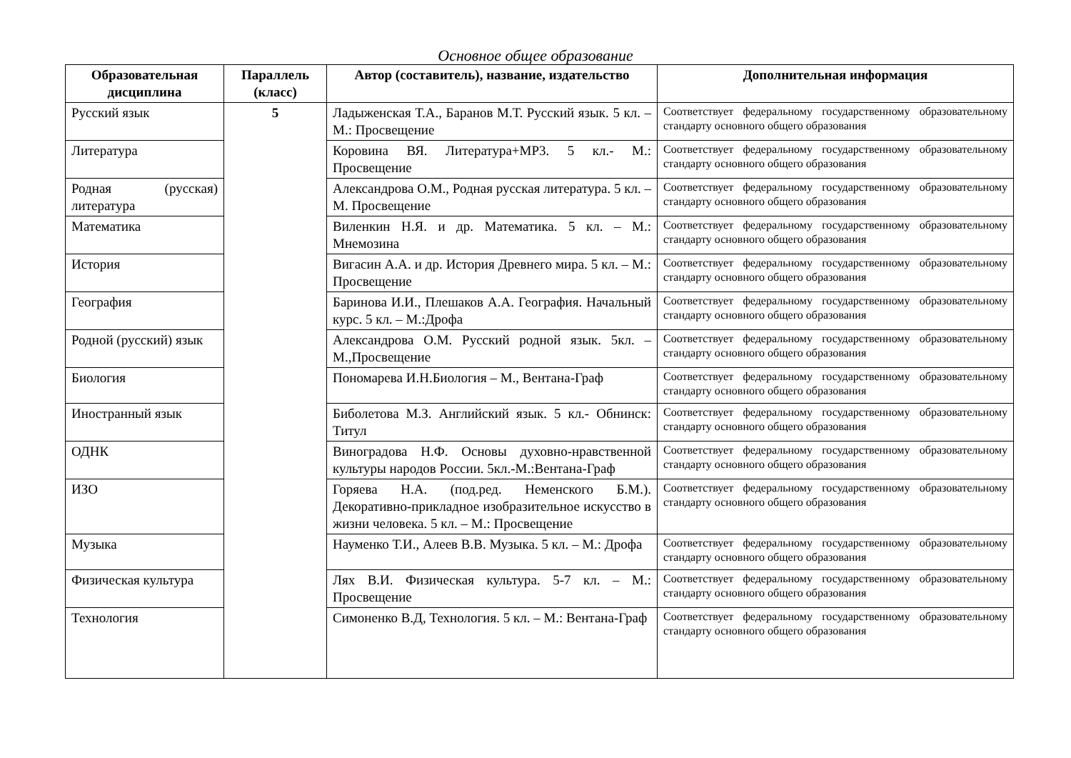Основное общее образование
| Образовательная дисциплина | Параллель (класс) | Автор (составитель), название, издательство | Дополнительная информация |
| --- | --- | --- | --- |
| Русский язык | 5 | Ладыженская Т.А., Баранов М.Т. Русский язык. 5 кл. – М.: Просвещение | Соответствует федеральному государственному образовательному стандарту основного общего образования |
| Литература | | Коровина ВЯ. Литература+МР3. 5 кл.- М.: Просвещение | Соответствует федеральному государственному образовательному стандарту основного общего образования |
| Родная (русская) литература | | Александрова О.М., Родная русская литература. 5 кл. – М. Просвещение | Соответствует федеральному государственному образовательному стандарту основного общего образования |
| Математика | | Виленкин Н.Я. и др. Математика. 5 кл. – М.: Мнемозина | Соответствует федеральному государственному образовательному стандарту основного общего образования |
| История | | Вигасин А.А. и др. История Древнего мира. 5 кл. – М.: Просвещение | Соответствует федеральному государственному образовательному стандарту основного общего образования |
| География | | Баринова И.И., Плешаков А.А. География. Начальный курс. 5 кл. – М.:Дрофа | Соответствует федеральному государственному образовательному стандарту основного общего образования |
| Родной (русский) язык | | Александрова О.М. Русский родной язык. 5кл. – М.,Просвещение | Соответствует федеральному государственному образовательному стандарту основного общего образования |
| Биология | | Пономарева И.Н.Биология – М., Вентана-Граф | Соответствует федеральному государственному образовательному стандарту основного общего образования |
| Иностранный язык | | Биболетова М.З. Английский язык. 5 кл.- Обнинск: Титул | Соответствует федеральному государственному образовательному стандарту основного общего образования |
| ОДНК | | Виноградова Н.Ф. Основы духовно-нравственной культуры народов России. 5кл.-М.:Вентана-Граф | Соответствует федеральному государственному образовательному стандарту основного общего образования |
| ИЗО | | Горяева Н.А. (под.ред. Неменского Б.М.). Декоративно-прикладное изобразительное искусство в жизни человека. 5 кл. – М.: Просвещение | Соответствует федеральному государственному образовательному стандарту основного общего образования |
| Музыка | | Науменко Т.И., Алеев В.В. Музыка. 5 кл. – М.: Дрофа | Соответствует федеральному государственному образовательному стандарту основного общего образования |
| Физическая культура | | Лях В.И. Физическая культура. 5-7 кл. – М.: Просвещение | Соответствует федеральному государственному образовательному стандарту основного общего образования |
| Технология | | Симоненко В.Д, Технология. 5 кл. – М.: Вентана-Граф | Соответствует федеральному государственному образовательному стандарту основного общего образования |